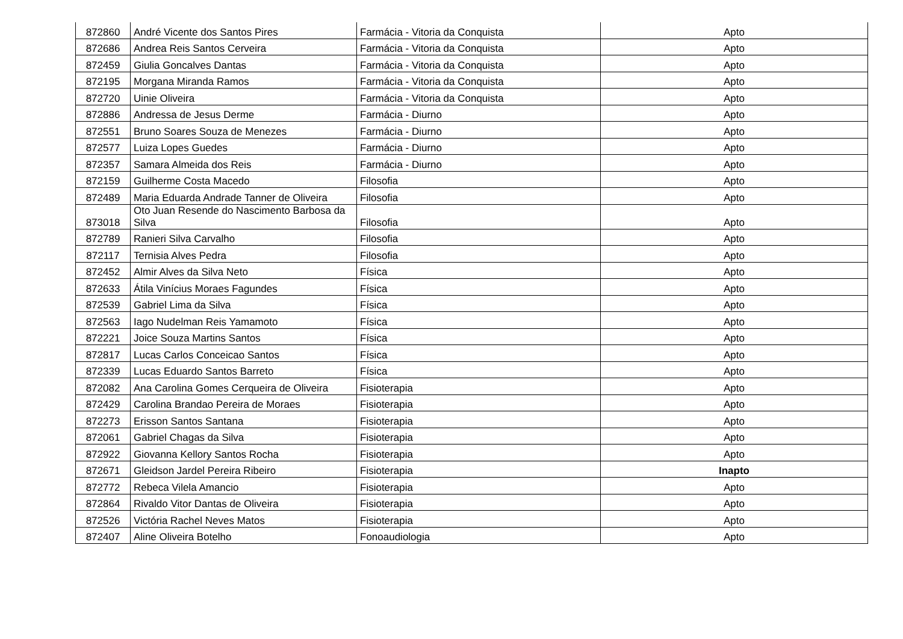| 872860 | André Vicente dos Santos Pires | Farmácia - Vitoria da Conquista | Apto |
| 872686 | Andrea Reis Santos Cerveira | Farmácia - Vitoria da Conquista | Apto |
| 872459 | Giulia Goncalves Dantas | Farmácia - Vitoria da Conquista | Apto |
| 872195 | Morgana Miranda Ramos | Farmácia - Vitoria da Conquista | Apto |
| 872720 | Uinie Oliveira | Farmácia - Vitoria da Conquista | Apto |
| 872886 | Andressa de Jesus Derme | Farmácia - Diurno | Apto |
| 872551 | Bruno Soares Souza de Menezes | Farmácia - Diurno | Apto |
| 872577 | Luiza Lopes Guedes | Farmácia - Diurno | Apto |
| 872357 | Samara Almeida dos Reis | Farmácia - Diurno | Apto |
| 872159 | Guilherme Costa Macedo | Filosofia | Apto |
| 872489 | Maria Eduarda Andrade Tanner de Oliveira | Filosofia | Apto |
| 873018 | Oto Juan Resende do Nascimento Barbosa da Silva | Filosofia | Apto |
| 872789 | Ranieri Silva Carvalho | Filosofia | Apto |
| 872117 | Ternisia Alves Pedra | Filosofia | Apto |
| 872452 | Almir Alves da Silva Neto | Física | Apto |
| 872633 | Átila Vinícius Moraes Fagundes | Física | Apto |
| 872539 | Gabriel Lima da Silva | Física | Apto |
| 872563 | Iago Nudelman Reis Yamamoto | Física | Apto |
| 872221 | Joice Souza Martins Santos | Física | Apto |
| 872817 | Lucas Carlos Conceicao Santos | Física | Apto |
| 872339 | Lucas Eduardo Santos Barreto | Física | Apto |
| 872082 | Ana Carolina Gomes Cerqueira de Oliveira | Fisioterapia | Apto |
| 872429 | Carolina Brandao Pereira de Moraes | Fisioterapia | Apto |
| 872273 | Erisson Santos Santana | Fisioterapia | Apto |
| 872061 | Gabriel Chagas da Silva | Fisioterapia | Apto |
| 872922 | Giovanna Kellory Santos Rocha | Fisioterapia | Apto |
| 872671 | Gleidson Jardel Pereira Ribeiro | Fisioterapia | Inapto |
| 872772 | Rebeca Vilela Amancio | Fisioterapia | Apto |
| 872864 | Rivaldo Vitor Dantas de Oliveira | Fisioterapia | Apto |
| 872526 | Victória Rachel Neves Matos | Fisioterapia | Apto |
| 872407 | Aline Oliveira Botelho | Fonoaudiologia | Apto |